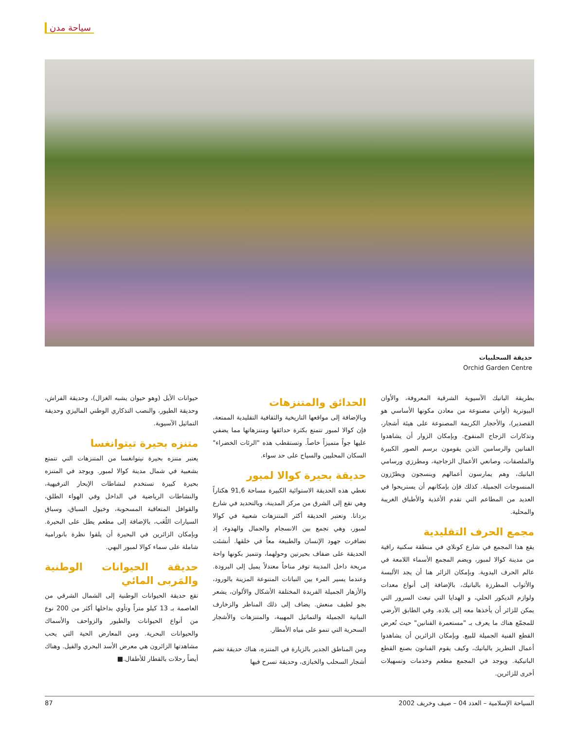سياحة مدن
حديقة السحلبيات
Orchid Garden Centre
بطريقة الباتيك الآسيوية الشرقية المعروفة، والأوان البيوترية (أواني مصنوعة من معادن مكونها الأساسي هو القصدير)، والأحجار الكريمة المصنوعة على هيئة أشجار، وتذكارات الزجاج المنفوخ. وبإمكان الزوار أن يشاهدوا الفنانين والرسامين الذين يقومون برسم الصور الكبيرة والملصقات، وصانعي الأعمال الزجاجية، ومطرزي ورسامي الباتيك، وهم يمارسون أعمالهم وينسجون ويطرّزون المنسوجات الجميلة. كذلك فإن بإمكانهم أن يستريحوا في العديد من المطاعم التي تقدم الأغذية والأطباق الغريبة والمحلية.
مجمع الحرف التقليدية
يقع هذا المجمع في شارع كونلاي في منطقة سكنية راقية من مدينة كوالا لمبور، ويضم المجمع الأسماء اللامعة في عالم الحرف اليدوية. وبإمكان الزائر هنا أن يجد الألبسة والأثواب المطرزة بالباتيك، بالإضافة إلى أنواع معدات ولوازم الديكور الحلي، و الهدايا التي تبعث السرور التي يمكن للزائر أن يأخذها معه إلى بلاده. وفي الطابق الأرضي للمجمّع هناك ما يعرف بـ "مستعمرة الفنانين" حيث تُعرض القطع الفنية الجميلة للبيع. وبإمكان الزائرين أن يشاهدوا أعمال التطريز بالباتيك، وكيف يقوم الفنانون بصنع القطع الباتيكية. ويوجد في المجمع مطعم وخدمات وتسهيلات أخرى للزائرين.
الحدائق والمتنزهات
وبالإضافة إلى مواقعها التاريخية والثقافية التقليدية الممتعة، فإن كوالا لمبور تتمتع بكثرة حدائقها ومتنزهاتها مما يضفي عليها جواً متميزاً خاصاً. وتستقطب هذه "الرئات الخضراء" السكان المحليين والسياح على حد سواء.
حديقة بحيرة كوالا لمبور
تغطي هذه الحديقة الاستوائية الكبيرة مساحة 91,6 هكتاراً وهي تقع إلى الشرق من مركز المدينة، وبالتحديد في شارع بردانا. وتعتبر الحديقة أكثر المتنزهات شعبية في كوالا لمبور، وهي تجمع بين الانسجام والجمال والهدوء، إذ تضافرت جهود الإنسان والطبيعة معاً في خلقها. أنشئت الحديقة على ضفاف بحيرتين وحولهما، وتتميز بكونها واحة مريحة داخل المدينة توفر مناخاً معتدلاً يميل إلى البرودة. وعندما يسير المرء بين النباتات المتنوعة المزينة بالورود، والأزهار الجميلة الفريدة المختلفة الأشكال والألوان، يشعر بجو لطيف منعش. يضاف إلى ذلك المناظر والزخارف النباتية الجميلة والتماثيل المهيبة، والمتنزهات والأشجار السحرية التي تنمو على مياه الأمطار.
ومن المناطق الجدير بالزيارة في المتنزه، هناك حديقة تضم أشجار السحلب والخبازى، وحديقة تسرح فيها
حيوانات الأيل (وهو حيوان يشبه الغزال)، وحديقة الفراش، وحديقة الطيور، والنصب التذكاري الوطني الماليزي وحديقة التماثيل الآسيوية.
متنزه بحيرة تيتوانغسا
يعتبر متنزه بحيرة تيتوانغسا من المتنزهات التي تتمتع بشعبية في شمال مدينة كوالا لمبور. ويوجد في المتنزه بحيرة كبيرة تستخدم لنشاطات الإبحار الترفيهية، والنشاطات الرياضية في الداخل وفي الهواء الطلق، والقوافل المتعاقبة المسحوبة، وخيول السباق، وسباق السيارات اللُعَب، بالإضافة إلى مطعم يطل على البحيرة. وبإمكان الزائرين في البحيرة أن يلقوا نظرة بانورامية شاملة على سماء كوالا لمبور البهي.
حديقة الحيوانات الوطنية والمَربى المائي
تقع حديقة الحيوانات الوطنية إلى الشمال الشرقي من العاصمة بـ 13 كيلو متراً وتأوي بداخلها أكثر من 200 نوع من أنواع الحيوانات والطيور والزواحف والأسماك والحيوانات البحرية. ومن المعارض الحية التي يحب مشاهدتها الزائرون هي معرض الأسد البحري والفيل. وهناك أيضاً رحلات بالقطار للأطفال.■
السياحة الإسلامية – العدد 04 – صيف وخريف 2002 87